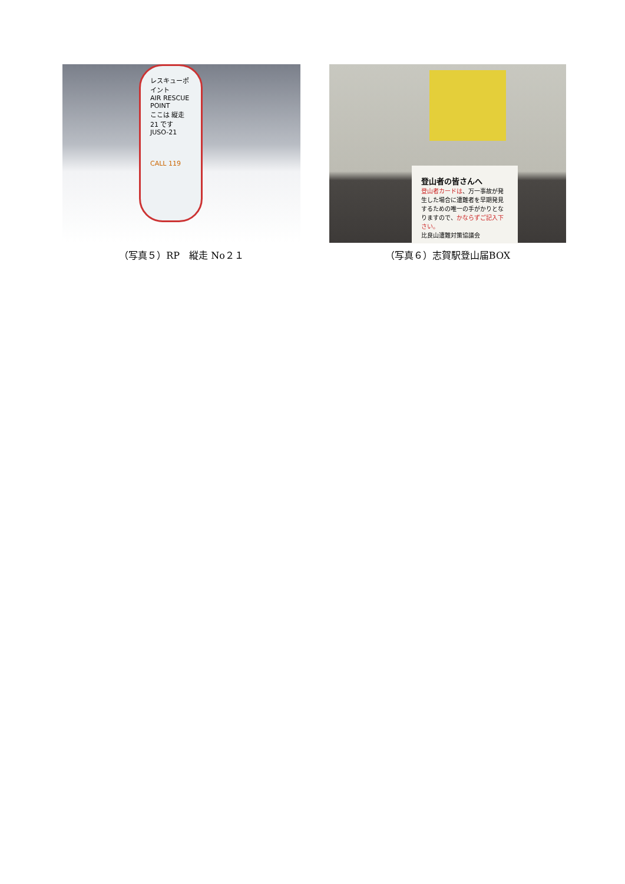レスキューポイント
AIR RESCUE POINT
ここは 縦走21 です
JUSO-21
CALL 119
（写真５）RP　縦走 No２１
登山者の皆さんへ
登山者カードは、万一事故が発生した場合に遭難者を早期発見するための唯一の手がかりとなりますので、かならずご記入下さい。
比良山遭難対策協議会
（写真６）志賀駅登山届BOX